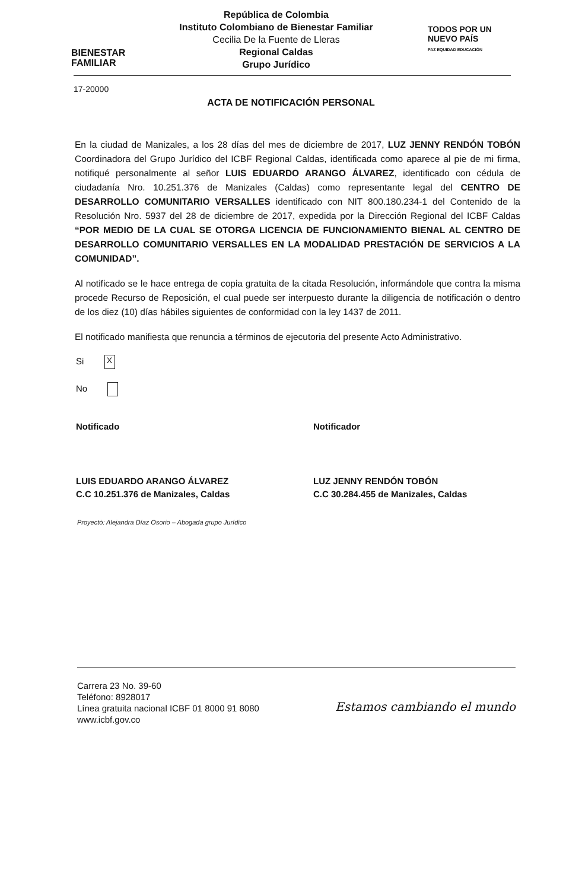BIENESTAR FAMILIAR
República de Colombia
Instituto Colombiano de Bienestar Familiar
Cecilia De la Fuente de Lleras
Regional Caldas
Grupo Jurídico
TODOS POR UN
NUEVO PAÍS
PAZ EQUIDAD EDUCACIÓN
17-20000
ACTA DE NOTIFICACIÓN PERSONAL
En la ciudad de Manizales, a los 28 días del mes de diciembre de 2017, LUZ JENNY RENDÓN TOBÓN Coordinadora del Grupo Jurídico del ICBF Regional Caldas, identificada como aparece al pie de mi firma, notifiqué personalmente al señor LUIS EDUARDO ARANGO ÁLVAREZ, identificado con cédula de ciudadanía Nro. 10.251.376 de Manizales (Caldas) como representante legal del CENTRO DE DESARROLLO COMUNITARIO VERSALLES identificado con NIT 800.180.234-1 del Contenido de la Resolución Nro. 5937 del 28 de diciembre de 2017, expedida por la Dirección Regional del ICBF Caldas “POR MEDIO DE LA CUAL SE OTORGA LICENCIA DE FUNCIONAMIENTO BIENAL AL CENTRO DE DESARROLLO COMUNITARIO VERSALLES EN LA MODALIDAD PRESTACIÓN DE SERVICIOS A LA COMUNIDAD”.
Al notificado se le hace entrega de copia gratuita de la citada Resolución, informándole que contra la misma procede Recurso de Reposición, el cual puede ser interpuesto durante la diligencia de notificación o dentro de los diez (10) días hábiles siguientes de conformidad con la ley 1437 de 2011.
El notificado manifiesta que renuncia a términos de ejecutoria del presente Acto Administrativo.
Si X
No
Notificado
LUIS EDUARDO ARANGO ÁLVAREZ
C.C 10.251.376 de Manizales, Caldas
Notificador
LUZ JENNY RENDÓN TOBÓN
C.C 30.284.455 de Manizales, Caldas
Proyectó: Alejandra Díaz Osorio – Abogada grupo Jurídico
Carrera 23 No. 39-60
Teléfono: 8928017
Línea gratuita nacional ICBF 01 8000 91 8080
www.icbf.gov.co
Estamos cambiando el mundo